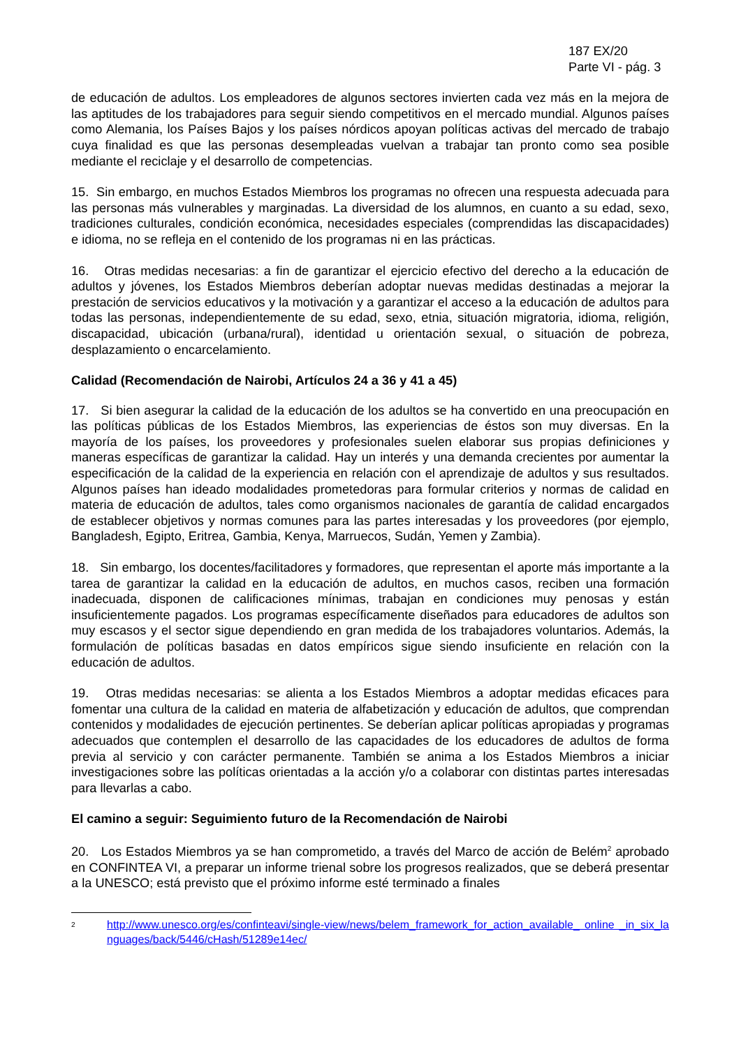187 EX/20
Parte VI - pág. 3
de educación de adultos. Los empleadores de algunos sectores invierten cada vez más en la mejora de las aptitudes de los trabajadores para seguir siendo competitivos en el mercado mundial. Algunos países como Alemania, los Países Bajos y los países nórdicos apoyan políticas activas del mercado de trabajo cuya finalidad es que las personas desempleadas vuelvan a trabajar tan pronto como sea posible mediante el reciclaje y el desarrollo de competencias.
15. Sin embargo, en muchos Estados Miembros los programas no ofrecen una respuesta adecuada para las personas más vulnerables y marginadas. La diversidad de los alumnos, en cuanto a su edad, sexo, tradiciones culturales, condición económica, necesidades especiales (comprendidas las discapacidades) e idioma, no se refleja en el contenido de los programas ni en las prácticas.
16. Otras medidas necesarias: a fin de garantizar el ejercicio efectivo del derecho a la educación de adultos y jóvenes, los Estados Miembros deberían adoptar nuevas medidas destinadas a mejorar la prestación de servicios educativos y la motivación y a garantizar el acceso a la educación de adultos para todas las personas, independientemente de su edad, sexo, etnia, situación migratoria, idioma, religión, discapacidad, ubicación (urbana/rural), identidad u orientación sexual, o situación de pobreza, desplazamiento o encarcelamiento.
Calidad (Recomendación de Nairobi, Artículos 24 a 36 y 41 a 45)
17. Si bien asegurar la calidad de la educación de los adultos se ha convertido en una preocupación en las políticas públicas de los Estados Miembros, las experiencias de éstos son muy diversas. En la mayoría de los países, los proveedores y profesionales suelen elaborar sus propias definiciones y maneras específicas de garantizar la calidad. Hay un interés y una demanda crecientes por aumentar la especificación de la calidad de la experiencia en relación con el aprendizaje de adultos y sus resultados. Algunos países han ideado modalidades prometedoras para formular criterios y normas de calidad en materia de educación de adultos, tales como organismos nacionales de garantía de calidad encargados de establecer objetivos y normas comunes para las partes interesadas y los proveedores (por ejemplo, Bangladesh, Egipto, Eritrea, Gambia, Kenya, Marruecos, Sudán, Yemen y Zambia).
18. Sin embargo, los docentes/facilitadores y formadores, que representan el aporte más importante a la tarea de garantizar la calidad en la educación de adultos, en muchos casos, reciben una formación inadecuada, disponen de calificaciones mínimas, trabajan en condiciones muy penosas y están insuficientemente pagados. Los programas específicamente diseñados para educadores de adultos son muy escasos y el sector sigue dependiendo en gran medida de los trabajadores voluntarios. Además, la formulación de políticas basadas en datos empíricos sigue siendo insuficiente en relación con la educación de adultos.
19. Otras medidas necesarias: se alienta a los Estados Miembros a adoptar medidas eficaces para fomentar una cultura de la calidad en materia de alfabetización y educación de adultos, que comprendan contenidos y modalidades de ejecución pertinentes. Se deberían aplicar políticas apropiadas y programas adecuados que contemplen el desarrollo de las capacidades de los educadores de adultos de forma previa al servicio y con carácter permanente. También se anima a los Estados Miembros a iniciar investigaciones sobre las políticas orientadas a la acción y/o a colaborar con distintas partes interesadas para llevarlas a cabo.
El camino a seguir: Seguimiento futuro de la Recomendación de Nairobi
20. Los Estados Miembros ya se han comprometido, a través del Marco de acción de Belém<sup>2</sup> aprobado en CONFINTEA VI, a preparar un informe trienal sobre los progresos realizados, que se deberá presentar a la UNESCO; está previsto que el próximo informe esté terminado a finales
<sup>2</sup> http://www.unesco.org/es/confinteavi/single-view/news/belem_framework_for_action_available_ online _in_six_languages/back/5446/cHash/51289e14ec/